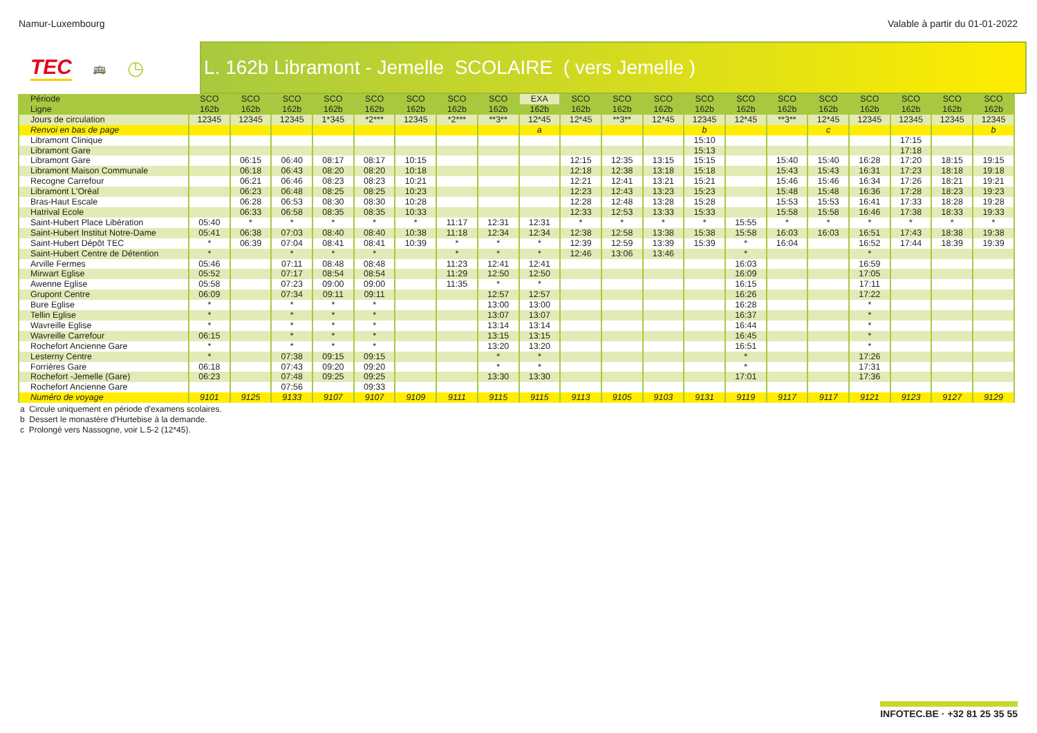Namur-Luxembourg Valable à partir du 01-01-2022
TEC 🚌 ◷ L. 162b Libramont - Jemelle SCOLAIRE ( vers Jemelle )
| Période | SCO | SCO | SCO | SCO | SCO | SCO | SCO | SCO | EXA | SCO | SCO | SCO | SCO | SCO | SCO | SCO | SCO | SCO | SCO | SCO |
| --- | --- | --- | --- | --- | --- | --- | --- | --- | --- | --- | --- | --- | --- | --- | --- | --- | --- | --- | --- | --- |
| Ligne | 162b | 162b | 162b | 162b | 162b | 162b | 162b | 162b | 162b | 162b | 162b | 162b | 162b | 162b | 162b | 162b | 162b | 162b | 162b | 162b |
| Jours de circulation | 12345 | 12345 | 12345 | 1*345 | *2*** | 12345 | *2*** | **3** | 12*45 | 12*45 | **3** | 12*45 | 12345 | 12*45 | **3** | 12*45 | 12345 | 12345 | 12345 | 12345 |
| Renvoi en bas de page | | | | | | | | | a | | | | b | | | c | | | | b |
| Libramont Clinique | | | | | | | | | | | | | 15:10 | | | | | 17:15 | | |
| Libramont Gare | | | | | | | | | | | | | 15:13 | | | | | 17:18 | | |
| Libramont Gare | | 06:15 | 06:40 | 08:17 | 08:17 | 10:15 | | | | 12:15 | 12:35 | 13:15 | 15:15 | | 15:40 | 15:40 | 16:28 | 17:20 | 18:15 | 19:15 |
| Libramont Maison Communale | | 06:18 | 06:43 | 08:20 | 08:20 | 10:18 | | | | 12:18 | 12:38 | 13:18 | 15:18 | | 15:43 | 15:43 | 16:31 | 17:23 | 18:18 | 19:18 |
| Recogne Carrefour | | 06:21 | 06:46 | 08:23 | 08:23 | 10:21 | | | | 12:21 | 12:41 | 13:21 | 15:21 | | 15:46 | 15:46 | 16:34 | 17:26 | 18:21 | 19:21 |
| Libramont L'Oréal | | 06:23 | 06:48 | 08:25 | 08:25 | 10:23 | | | | 12:23 | 12:43 | 13:23 | 15:23 | | 15:48 | 15:48 | 16:36 | 17:28 | 18:23 | 19:23 |
| Bras-Haut Escale | | 06:28 | 06:53 | 08:30 | 08:30 | 10:28 | | | | 12:28 | 12:48 | 13:28 | 15:28 | | 15:53 | 15:53 | 16:41 | 17:33 | 18:28 | 19:28 |
| Hatrival Ecole | | 06:33 | 06:58 | 08:35 | 08:35 | 10:33 | | | | 12:33 | 12:53 | 13:33 | 15:33 | | 15:58 | 15:58 | 16:46 | 17:38 | 18:33 | 19:33 |
| Saint-Hubert Place Libération | 05:40 | * | * | * | * | * | 11:17 | 12:31 | 12:31 | * | * | * | * | 15:55 | * | * | * | * | * | * |
| Saint-Hubert Institut Notre-Dame | 05:41 | 06:38 | 07:03 | 08:40 | 08:40 | 10:38 | 11:18 | 12:34 | 12:34 | 12:38 | 12:58 | 13:38 | 15:38 | 15:58 | 16:03 | 16:03 | 16:51 | 17:43 | 18:38 | 19:38 |
| Saint-Hubert Dépôt TEC | * | 06:39 | 07:04 | 08:41 | 08:41 | 10:39 | * | * | * | 12:39 | 12:59 | 13:39 | 15:39 | * | 16:04 | | 16:52 | 17:44 | 18:39 | 19:39 |
| Saint-Hubert Centre de Détention | * | | * | * | * | | * | * | * | 12:46 | 13:06 | 13:46 | | * | | | * | | | |
| Arville Fermes | 05:46 | | 07:11 | 08:48 | 08:48 | | 11:23 | 12:41 | 12:41 | | | | | 16:03 | | | 16:59 | | | |
| Mirwart Eglise | 05:52 | | 07:17 | 08:54 | 08:54 | | 11:29 | 12:50 | 12:50 | | | | | 16:09 | | | 17:05 | | | |
| Awenne Eglise | 05:58 | | 07:23 | 09:00 | 09:00 | | 11:35 | * | * | | | | | 16:15 | | | 17:11 | | | |
| Grupont Centre | 06:09 | | 07:34 | 09:11 | 09:11 | | | 12:57 | 12:57 | | | | | 16:26 | | | 17:22 | | | |
| Bure Eglise | * | | * | * | * | | | 13:00 | 13:00 | | | | | 16:28 | | | * | | | |
| Tellin Eglise | * | | * | * | * | | | 13:07 | 13:07 | | | | | 16:37 | | | * | | | |
| Wavreille Eglise | * | | * | * | * | | | 13:14 | 13:14 | | | | | 16:44 | | | * | | | |
| Wavreille Carrefour | 06:15 | | * | * | * | | | 13:15 | 13:15 | | | | | 16:45 | | | * | | | |
| Rochefort Ancienne Gare | * | | * | * | * | | | 13:20 | 13:20 | | | | | 16:51 | | | * | | | |
| Lesterny Centre | * | | 07:38 | 09:15 | 09:15 | | | * | * | | | | | * | | | 17:26 | | | |
| Forrières Gare | 06:18 | | 07:43 | 09:20 | 09:20 | | | * | * | | | | | * | | | 17:31 | | | |
| Rochefort -Jemelle (Gare) | 06:23 | | 07:48 | 09:25 | 09:25 | | | 13:30 | 13:30 | | | | | 17:01 | | | 17:36 | | | |
| Rochefort Ancienne Gare | | | 07:56 | | 09:33 | | | | | | | | | | | | | | | |
| Numéro de voyage | 9101 | 9125 | 9133 | 9107 | 9107 | 9109 | 9111 | 9115 | 9115 | 9113 | 9105 | 9103 | 9131 | 9119 | 9117 | 9117 | 9121 | 9123 | 9127 | 9129 |
a Circule uniquement en période d'examens scolaires.
b Dessert le monastère d'Hurtebise à la demande.
c Prolongé vers Nassogne, voir L.5-2 (12*45).
INFOTEC.BE · +32 81 25 35 55